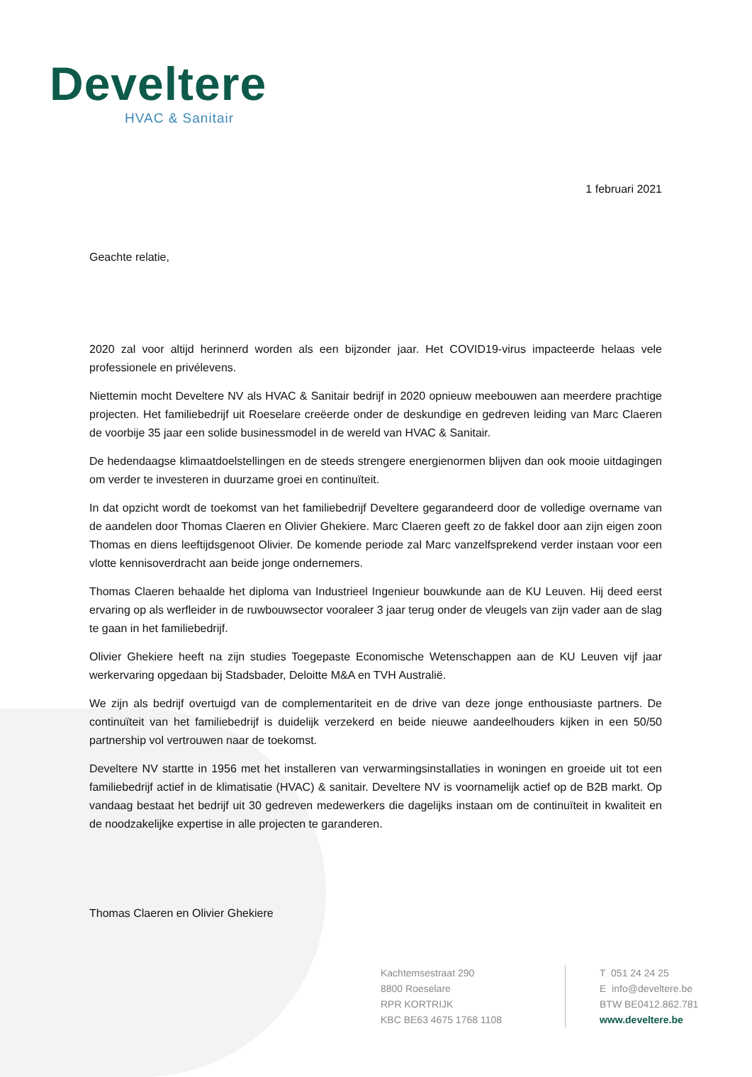Develtere
HVAC & Sanitair
1 februari 2021
Geachte relatie,
2020 zal voor altijd herinnerd worden als een bijzonder jaar. Het COVID19-virus impacteerde helaas vele professionele en privélevens.
Niettemin mocht Develtere NV als HVAC & Sanitair bedrijf in 2020 opnieuw meebouwen aan meerdere prachtige projecten. Het familiebedrijf uit Roeselare creëerde onder de deskundige en gedreven leiding van Marc Claeren de voorbije 35 jaar een solide businessmodel in de wereld van HVAC & Sanitair.
De hedendaagse klimaatdoelstellingen en de steeds strengere energienormen blijven dan ook mooie uitdagingen om verder te investeren in duurzame groei en continuïteit.
In dat opzicht wordt de toekomst van het familiebedrijf Develtere gegarandeerd door de volledige overname van de aandelen door Thomas Claeren en Olivier Ghekiere. Marc Claeren geeft zo de fakkel door aan zijn eigen zoon Thomas en diens leeftijdsgenoot Olivier. De komende periode zal Marc vanzelfsprekend verder instaan voor een vlotte kennisoverdracht aan beide jonge ondernemers.
Thomas Claeren behaalde het diploma van Industrieel Ingenieur bouwkunde aan de KU Leuven. Hij deed eerst ervaring op als werfleider in de ruwbouwsector vooraleer 3 jaar terug onder de vleugels van zijn vader aan de slag te gaan in het familiebedrijf.
Olivier Ghekiere heeft na zijn studies Toegepaste Economische Wetenschappen aan de KU Leuven vijf jaar werkervaring opgedaan bij Stadsbader, Deloitte M&A en TVH Australië.
We zijn als bedrijf overtuigd van de complementariteit en de drive van deze jonge enthousiaste partners. De continuïteit van het familiebedrijf is duidelijk verzekerd en beide nieuwe aandeelhouders kijken in een 50/50 partnership vol vertrouwen naar de toekomst.
Develtere NV startte in 1956 met het installeren van verwarmingsinstallaties in woningen en groeide uit tot een familiebedrijf actief in de klimatisatie (HVAC) & sanitair. Develtere NV is voornamelijk actief op de B2B markt. Op vandaag bestaat het bedrijf uit 30 gedreven medewerkers die dagelijks instaan om de continuïteit in kwaliteit en de noodzakelijke expertise in alle projecten te garanderen.
Thomas Claeren en Olivier Ghekiere
Kachtemsestraat 290
8800 Roeselare
RPR KORTRIJK
KBC BE63 4675 1768 1108
T 051 24 24 25
E info@develtere.be
BTW BE0412.862.781
www.develtere.be